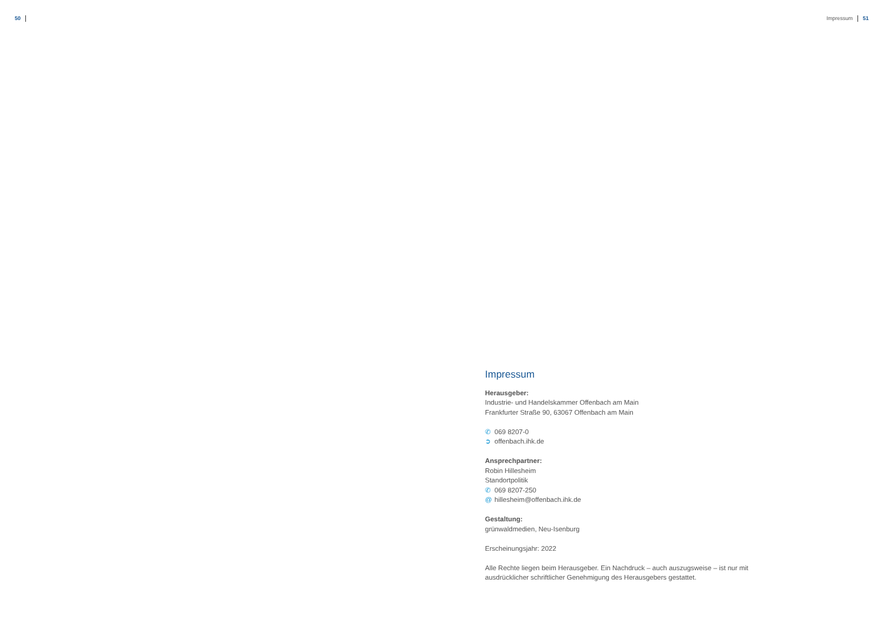50 Impressum 51
Impressum
Herausgeber:
Industrie- und Handelskammer Offenbach am Main
Frankfurter Straße 90, 63067 Offenbach am Main
✆ 069 8207-0
➲ offenbach.ihk.de
Ansprechpartner:
Robin Hillesheim
Standortpolitik
✆ 069 8207-250
@ hillesheim@offenbach.ihk.de
Gestaltung:
grünwaldmedien, Neu-Isenburg
Erscheinungsjahr: 2022
Alle Rechte liegen beim Herausgeber. Ein Nachdruck – auch auszugsweise – ist nur mit ausdrücklicher schriftlicher Genehmigung des Herausgebers gestattet.